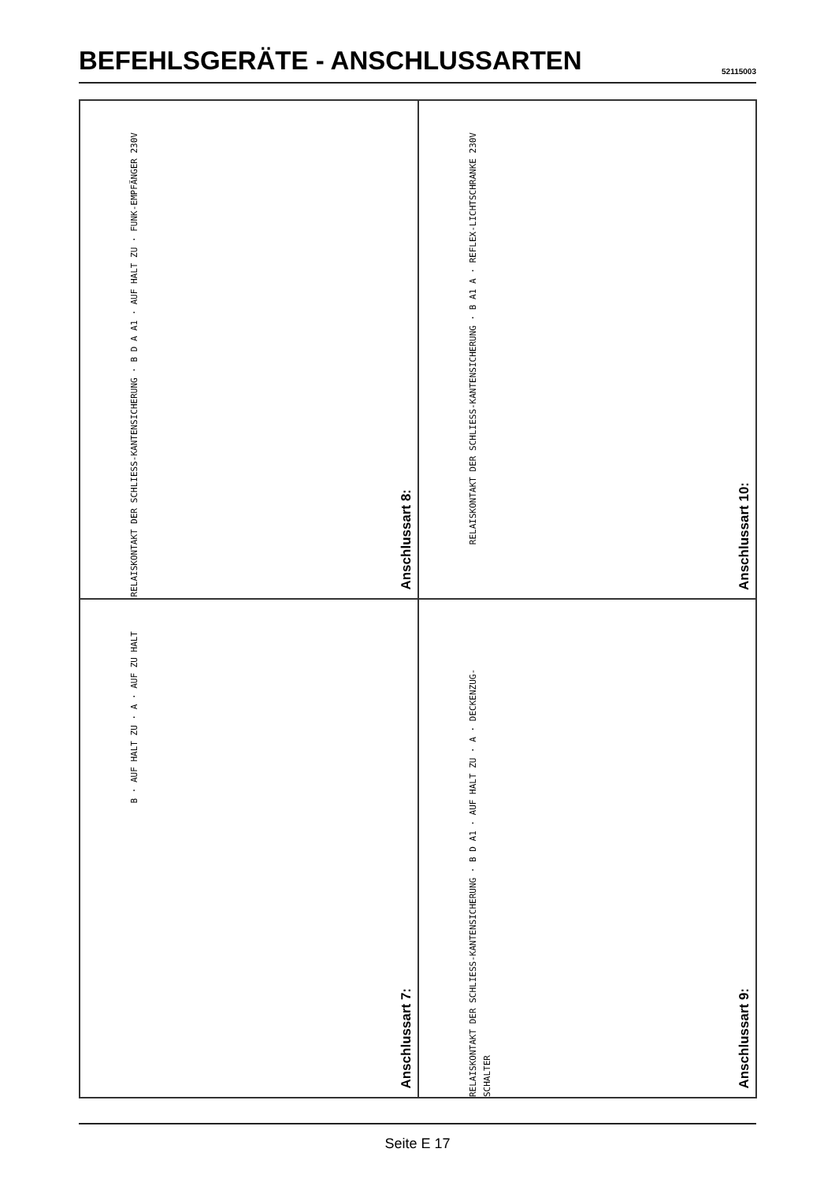BEFEHLSGERÄTE - ANSCHLUSSARTEN
52115003
RELAISKONTAKT DER SCHLIESS-KANTENSICHERUNG · B D A A1 · AUF HALT ZU · FUNK-EMPFÄNGER 230V
Anschlussart 8:
RELAISKONTAKT DER SCHLIESS-KANTENSICHERUNG · B A1 A · REFLEX-LICHTSCHRANKE 230V
Anschlussart 10:
B · AUF HALT ZU · A · AUF ZU HALT
Anschlussart 7:
RELAISKONTAKT DER SCHLIESS-KANTENSICHERUNG · B D A1 · AUF HALT ZU · A · DECKENZUG-SCHALTER
Anschlussart 9:
Seite E 17